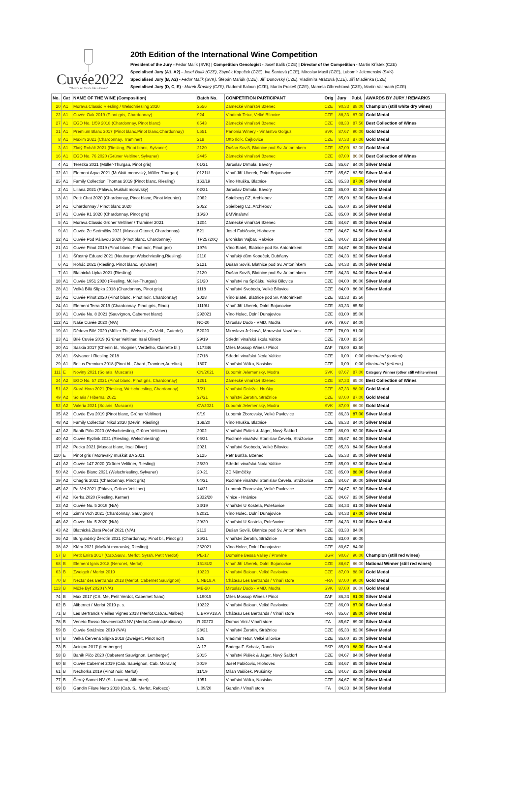Cuvée2022
"There´s no Cuvée like a Cuvée"
20th Edition of the International Wine Competition
President of the Jury - Fedor Malík (SVK) | Competition Oenologist - Josef Balík (CZE) | Director of the Competition - Martin Křístek (CZE)
Specialised Jury (A1, A2) - Josef Balík (CZE), Zbyněk Kopeček (CZE), Iva Šantavá (CZE), Miroslav Musil (CZE), Lubomír Jelemenský (SVK)
Specialised Jury (B, A2) - Fedor Malík (SVK), Štěpán Maňák (CZE), Jiří Dunovský (CZE), Vladimíra Mrázová (CZE), Jiří Mladěnka (CZE)
Specialised Jury (D, C, E) - Marek Šťastný (CZE), Radomil Baloun (CZE), Martin Prokeš (CZE), Marcela Olbrechtová (CZE), Martin Valihrach (CZE)
| No. | Cat | NAME OF THE WINE (Composition) | Batch No. | COMPETITION PARTICIPANT | Orig | Jury | Publ. | AWARDS BY JURY / REMARKS |
| --- | --- | --- | --- | --- | --- | --- | --- | --- |
| 20 | A1 | Morava Classic Riesling / Welschriesling 2020 | 2556 | Zámecké vinařství Bzenec | CZE | 90,33 | 88,00 | Champion (still white dry wines) |
| 22 | A1 | Cuvée Oak 2019 (Pinot gris, Chardonnay) | 924 | Vladimír Tetur, Velké Bílovice | CZE | 88,33 | 87,00 | Gold Medal |
| 27 | A1 | EGO No. 1/59 2018 (Chardonnay, Pinot blanc) | 8543 | Zámecké vinařství Bzenec | CZE | 88,33 | 87,50 | Best Collection of Wines |
| 31 | A1 | Premium Blanc 2017 (Pinot blanc,Pinot blanc,Chardonnay) | L551 | Panonia Winery - Vinárstvo Golguz | SVK | 87,67 | 90,00 | Gold Medal |
| 8 | A1 | Maxim 2021 (Chardonnay, Traminer) | 218 | Otto Ilčík, Čejkovice | CZE | 87,33 | 87,00 | Gold Medal |
| 3 | A1 | Zlatý Roháč 2021 (Riesling, Pinot blanc, Sylvaner) | 2120 | Dušan Sovíš, Blatnice pod Sv. Antonínkem | CZE | 87,00 | 82,00 | Gold Medal |
| 16 | A1 | EGO No. 76 2020 (Grüner Veltliner, Sylvaner) | 2445 | Zámecké vinařství Bzenec | CZE | 87,00 | 86,00 | Best Collection of Wines |
| 4 | A1 | Terezka 2021 (Müller-Thurgau, Pinot gris) | 01/21 | Jaroslav Drmola, Bavory | CZE | 85,67 | 84,00 | Silver Medal |
| 32 | A1 | Element Aqua 2021 (Muškát moravský, Müller-Thurgau) | 0121U | Vinař Jiří Uherek, Dolní Bojanovice | CZE | 85,67 | 83,50 | Silver Medal |
| 25 | A1 | Family Collection Thomas 2019 (Pinot blanc, Riesling) | 163/19 | Víno Hruška, Blatnice | CZE | 85,33 | 87,00 | Silver Medal |
| 2 | A1 | Liliana 2021 (Pálava, Muškát moravský) | 02/21 | Jaroslav Drmola, Bavory | CZE | 85,00 | 83,00 | Silver Medal |
| 13 | A1 | Petit Chat 2020 (Chardonnay, Pinot blanc, Pinot Meunier) | 2062 | Spielberg CZ, Archlebov | CZE | 85,00 | 82,00 | Silver Medal |
| 14 | A1 | Chardonnay / Pinot blanc 2020 | 2052 | Spielberg CZ, Archlebov | CZE | 85,00 | 83,50 | Silver Medal |
| 17 | A1 | Cuvée K1 2020 (Chardonnay, Pinot gris) | 16/20 | BMVinařství | CZE | 85,00 | 86,50 | Silver Medal |
| 5 | A1 | Morava Classic Grüner Veltliner / Traminer 2021 | 1204 | Zámecké vinařství Bzenec | CZE | 84,67 | 85,00 | Silver Medal |
| 9 | A1 | Cuvée Ze Sedmičky 2021 (Muscat Ottonel, Chardonnay) | 521 | Josef Fabičovic, Hlohovec | CZE | 84,67 | 84,50 | Silver Medal |
| 12 | A1 | Cuvée Pod Pálavou 2020 (Pinot blanc, Chardonnay) | TP25720Q | Bronislav Vajbar, Rakvice | CZE | 84,67 | 81,50 | Silver Medal |
| 21 | A1 | Cuvée Pinot 2019 (Pinot blanc, Pinot noir, Pinot gris) | 1976 | Víno Blatel, Blatnice pod Sv. Antonínkem | CZE | 84,67 | 86,00 | Silver Medal |
| 1 | A1 | Šťastný Eduard 2021 (Neuburger,Welschriesling,Riesling) | 2110 | Vinařský dům Kopeček, Dubňany | CZE | 84,33 | 82,00 | Silver Medal |
| 6 | A1 | Roháč 2021 (Riesling, Pinot blanc, Sylvaner) | 2121 | Dušan Sovíš, Blatnice pod Sv. Antonínkem | CZE | 84,33 | 85,00 | Silver Medal |
| 7 | A1 | Blatnická Lipka 2021 (Riesling) | 2120 | Dušan Sovíš, Blatnice pod Sv. Antonínkem | CZE | 84,33 | 84,00 | Silver Medal |
| 18 | A1 | Cuvée 1951 2020 (Riesling, Müller-Thurgau) | 21/20 | Vinařství na Špičáku, Velké Bílovice | CZE | 84,00 | 86,00 | Silver Medal |
| 28 | A1 | Velká Bílá Slípka 2018 (Chardonnay, Pinot gris) | 1118 | Vinařství Svoboda, Velké Bílovice | CZE | 84,00 | 86,00 | Silver Medal |
| 15 | A1 | Cuvée Pinot 2020 (Pinot blanc, Pinot noir, Chardonnay) | 2028 | Víno Blatel, Blatnice pod Sv. Antonínkem | CZE | 83,33 | 83,50 | |
| 24 | A1 | Element Terra 2019 (Chardonnay, Pinot gris, Rinot) | 1119U | Vinař Jiří Uherek, Dolní Bojanovice | CZE | 83,33 | 85,50 | |
| 10 | A1 | Cuvée No. 8 2021 (Sauvignon, Cabernet blanc) | 292021 | Víno Holec, Dolní Dunajovice | CZE | 83,00 | 85,00 | |
| 112 | A1 | Naše Cuvée 2020 (N/A) | NC-20 | Miroslav Dudo - VMD, Modra | SVK | 79,67 | 84,00 | |
| 19 | A1 | Dědovo Bílé 2020 (Müller-Th., Welschr., Gr.Veltl., Gutedel) | 52020 | Miroslava Ježková, Moravská Nová Ves | CZE | 78,00 | 81,00 | |
| 23 | A1 | Bílé Cuvée 2019 (Grüner Veltliner, Irsai Oliver) | 29/19 | Střední vinařská škola Valtice | CZE | 78,00 | 83,50 | |
| 30 | A1 | Saskia 2017 (Chenin bl., Viognier, Verdelho, Clairette bl.) | L17346 | Miles Mossop Wines / Pinot | ZAF | 78,00 | 82,50 | |
| 26 | A1 | Sylvaner / Riesling 2018 | 27/18 | Střední vinařská škola Valtice | CZE | 0,00 | 0,00 | eliminated (corked) |
| 29 | A1 | Bellus Premium 2018 (Pinot bl., Chard.,Traminer,Aurelius) | 1807 | Vinařství Válka, Nosislav | CZE | 0,00 | 0,00 | eliminated (referm.) |
| 111 | E | Noviny 2021 (Solaris, Muscaris) | CN/2021 | Ľubomír Jelemenský, Modra | SVK | 87,67 | 87,00 | Category Winner (other still white wines) |
| 34 | A2 | EGO No. 57 2021 (Pinot blanc, Pinot gris, Chardonnay) | 1261 | Zámecké vinařství Bzenec | CZE | 87,33 | 85,00 | Best Collection of Wines |
| 51 | A2 | Stará Hora 2021 (Riesling, Welschriesling, Chardonnay) | 7/21 | Vinařství Doležal, Hrušky | CZE | 87,33 | 88,00 | Gold Medal |
| 49 | A2 | Solaris / Hibernal 2021 | 27/21 | Vinařství Žerotín, Strážnice | CZE | 87,00 | 87,00 | Gold Medal |
| 52 | A2 | Valeria 2021 (Solaris, Muscaris) | CV/2021 | Ľubomír Jelemenský, Modra | SVK | 87,00 | 86,00 | Gold Medal |
| 35 | A2 | Cuvée Eva 2019 (Pinot blanc, Grüner Veltliner) | 9/19 | Lubomír Zborovský, Velké Pavlovice | CZE | 86,33 | 87,00 | Silver Medal |
| 48 | A2 | Family Collection Nikol 2020 (Devín, Riesling) | 168/20 | Víno Hruška, Blatnice | CZE | 86,33 | 84,00 | Silver Medal |
| 42 | A2 | Baník Pičo 2020 (Welschriesling, Grüner Veltliner) | 2002 | Vinařství Piálek & Jäger, Nový Šaldorf | CZE | 86,00 | 83,00 | Silver Medal |
| 40 | A2 | Cuvée Ryzlink 2021 (Riesling, Welschriesling) | 05/21 | Rodinné vinařství Stanislav Čevela, Strážovice | CZE | 85,67 | 84,00 | Silver Medal |
| 37 | A2 | Pecka 2021 (Muscat blanc, Irsai Oliver) | 2021 | Vinařství Svoboda, Velké Bílovice | CZE | 85,33 | 84,00 | Silver Medal |
| 110 | E | Pinot gris / Moravský muškát BA 2021 | 2125 | Petr Bunža, Bzenec | CZE | 85,33 | 85,00 | Silver Medal |
| 41 | A2 | Cuvée 147 2020 (Grüner Veltliner, Riesling) | 25/20 | Střední vinařská škola Valtice | CZE | 85,00 | 82,00 | Silver Medal |
| 50 | A2 | Cuvée Blanc 2021 (Welschriesling, Sylvaner) | 20-21 | ZD Němčičky | CZE | 85,00 | 88,00 | Silver Medal |
| 39 | A2 | Chagris 2021 (Chardonnay, Pinot gris) | 04/21 | Rodinné vinařství Stanislav Čevela, Strážovice | CZE | 84,67 | 80,00 | Silver Medal |
| 45 | A2 | Pa-Vel 2021 (Pálava, Grüner Veltliner) | 14/21 | Lubomír Zborovský, Velké Pavlovice | CZE | 84,67 | 82,00 | Silver Medal |
| 47 | A2 | Kerka 2020 (Riesling, Kerner) | 2332/20 | Vinice - Hnánice | CZE | 84,67 | 83,00 | Silver Medal |
| 33 | A2 | Cuvée No. 5 2019 (N/A) | 23/19 | Vinařství U Kostela, Polešovice | CZE | 84,33 | 81,00 | Silver Medal |
| 44 | A2 | Zimní Vrch 2021 (Chardonnay, Sauvignon) | 82021 | Víno Holec, Dolní Dunajovice | CZE | 84,33 | 87,00 | Silver Medal |
| 46 | A2 | Cuvée No. 5 2020 (N/A) | 29/20 | Vinařství U Kostela, Polešovice | CZE | 84,33 | 81,00 | Silver Medal |
| 43 | A2 | Blatnická Zlatá Pečeť 2021 (N/A) | 2113 | Dušan Sovíš, Blatnice pod Sv. Antonínkem | CZE | 83,33 | 84,00 | |
| 36 | A2 | Burgundský Žerotín 2021 (Chardonnay, Pinot bl., Pinot gr.) | 26/21 | Vinařství Žerotín, Strážnice | CZE | 83,00 | 80,00 | |
| 38 | A2 | Klára 2021 (Muškát moravský, Riesling) | 262021 | Víno Holec, Dolní Dunajovice | CZE | 80,67 | 84,00 | |
| 57 | B | Petit Enira 2017 (Cab.Sauv., Merlot, Syrah, Petit Verdot) | PE-17 | Domaine Bessa Valley / Prowine | BGR | 90,67 | 90,00 | Champion (still red wines) |
| 68 | B | Element Ignis 2018 (Neronet, Merlot) | 1518U2 | Vinař Jiří Uherek, Dolní Bojanovice | CZE | 88,67 | 86,00 | National Winner (still red wines) |
| 63 | B | Zweigelt / Merlot 2019 | 19223 | Vinařství Baloun, Velké Pavlovice | CZE | 87,00 | 88,00 | Gold Medal |
| 70 | B | Nectar des Bertrands 2018 (Merlot, Cabernet Sauvignon) | L.NB18.A | Château Les Bertrands / Vinaři store | FRA | 87,00 | 90,00 | Gold Medal |
| 113 | B | Môže Byť 2020 (N/A) | MB-20 | Miroslav Dudo - VMD, Modra | SVK | 87,00 | 86,00 | Gold Medal |
| 74 | B | Max 2017 (CS, Me, Petit Verdot, Cabernet franc) | L19015 | Miles Mossop Wines / Pinot | ZAF | 86,33 | 91,00 | Silver Medal |
| 62 | B | Alibernet / Merlot 2019 p. s. | 19222 | Vinařství Baloun, Velké Pavlovice | CZE | 86,00 | 87,00 | Silver Medal |
| 71 | B | Les Bertrands Vieilles Vignes 2018 (Merlot,Cab.S.,Malbec) | L.BRVV18.A | Château Les Bertrands / Vinaři store | FRA | 85,67 | 88,00 | Silver Medal |
| 78 | B | Veneto Rosso Novecento23 NV (Merlot,Corvina,Molinara) | R 20273 | Domus Vini / Vinaři store | ITA | 85,67 | 89,00 | Silver Medal |
| 59 | B | Cuvée Strážnice 2019 (N/A) | 28/21 | Vinařství Žerotín, Strážnice | CZE | 85,33 | 82,00 | Silver Medal |
| 67 | B | Velká Červená Slípka 2018 (Zweigelt, Pinot noir) | 826 | Vladimír Tetur, Velké Bílovice | CZE | 85,00 | 83,00 | Silver Medal |
| 73 | B | Acinipo 2017 (Lemberger) | A-17 | Bodega F. Schatz, Ronda | ESP | 85,00 | 88,00 | Silver Medal |
| 58 | B | Baník Pičo 2020 (Caberent Sauvignon, Lemberger) | 2015 | Vinařství Piálek & Jäger, Nový Šaldorf | CZE | 84,67 | 84,00 | Silver Medal |
| 60 | B | Cuvée Cabernet 2019 (Cab. Sauvignon, Cab. Moravia) | 3019 | Josef Fabičovic, Hlohovec | CZE | 84,67 | 85,00 | Silver Medal |
| 61 | B | Nechorka 2019 (Pinot noir, Merlot) | 11/19 | Milan Vašíček, Prušánky | CZE | 84,67 | 82,00 | Silver Medal |
| 77 | B | Černý Samet NV (St. Laurent, Alibernet) | 1951 | Vinařství Válka, Nosislav | CZE | 84,67 | 80,00 | Silver Medal |
| 69 | B | Gandin Filare Nero 2018 (Cab. S., Merlot, Refosco) | L.09/20 | Gandin / Vinaři store | ITA | 84,33 | 84,00 | Silver Medal |